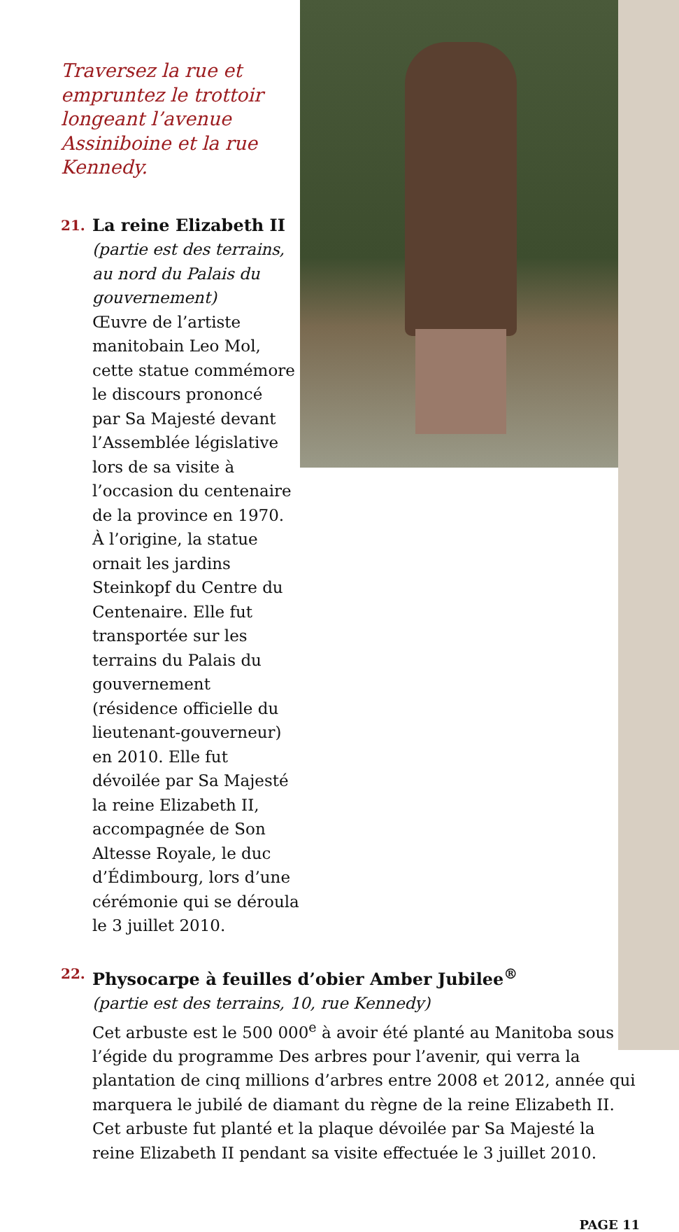Traversez la rue et
empruntez le trottoir
longeant l’avenue
Assiniboine et la rue
Kennedy.
21.
La reine Elizabeth II
(partie est des terrains,
au nord du Palais du
gouvernement)
Œuvre de l’artiste
manitobain Leo Mol,
cette statue commémore
le discours prononcé
par Sa Majesté devant
l’Assemblée législative
lors de sa visite à
l’occasion du centenaire
de la province en 1970.
À l’origine, la statue ornait les jardins Steinkopf du Centre du Centenaire. Elle fut transportée sur les terrains du Palais du gouvernement (résidence officielle du lieutenant-gouverneur) en 2010. Elle fut dévoilée par Sa Majesté la reine Elizabeth II, accompagnée de Son Altesse Royale, le duc d’Édimbourg, lors d’une cérémonie qui se déroula le 3 juillet 2010.
22.
Physocarpe à feuilles d’obier Amber Jubilee<sup>®</sup>
(partie est des terrains, 10, rue Kennedy)
Cet arbuste est le 500 000<sup>e</sup> à avoir été planté au Manitoba sous l’égide du programme Des arbres pour l’avenir, qui verra la plantation de cinq millions d’arbres entre 2008 et 2012, année qui marquera le jubilé de diamant du règne de la reine Elizabeth II. Cet arbuste fut planté et la plaque dévoilée par Sa Majesté la reine Elizabeth II pendant sa visite effectuée le 3 juillet 2010.
PAGE 11